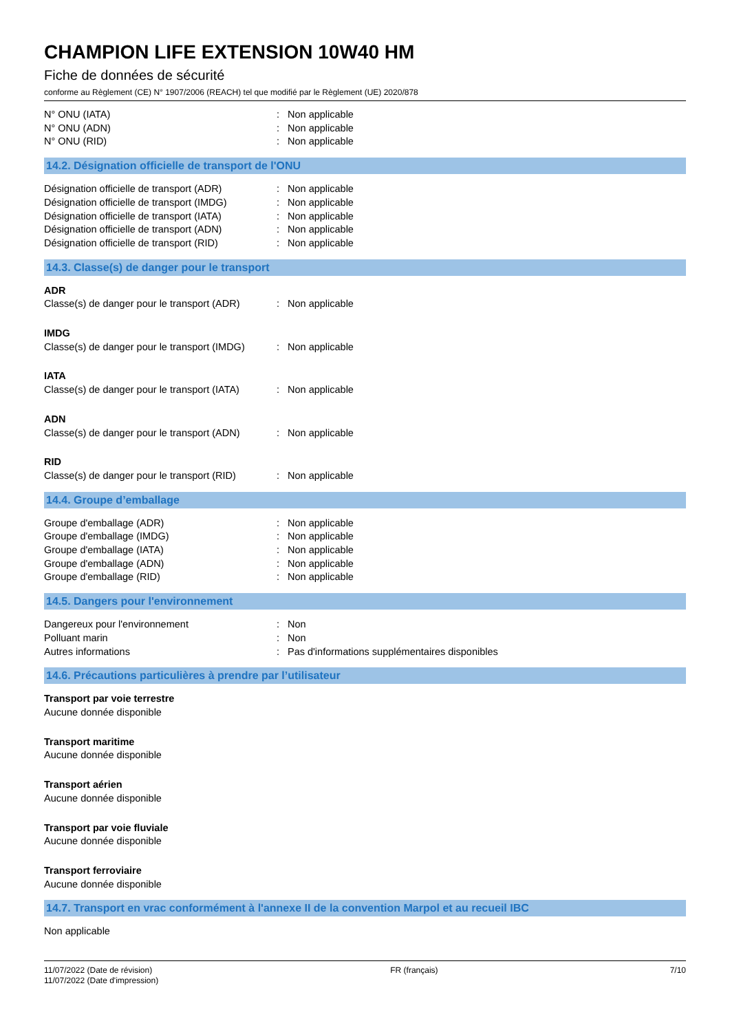CHAMPION LIFE EXTENSION 10W40 HM
Fiche de données de sécurité
conforme au Règlement (CE) N° 1907/2006 (REACH) tel que modifié par le Règlement (UE) 2020/878
N° ONU (IATA) : Non applicable
N° ONU (ADN) : Non applicable
N° ONU (RID) : Non applicable
14.2. Désignation officielle de transport de l'ONU
Désignation officielle de transport (ADR)
: Non applicable
Désignation officielle de transport (IMDG)
: Non applicable
Désignation officielle de transport (IATA)
: Non applicable
Désignation officielle de transport (ADN)
: Non applicable
Désignation officielle de transport (RID)
: Non applicable
14.3. Classe(s) de danger pour le transport
ADR
Classe(s) de danger pour le transport (ADR)
: Non applicable
IMDG
Classe(s) de danger pour le transport (IMDG)
: Non applicable
IATA
Classe(s) de danger pour le transport (IATA)
: Non applicable
ADN
Classe(s) de danger pour le transport (ADN)
: Non applicable
RID
Classe(s) de danger pour le transport (RID)
: Non applicable
14.4. Groupe d’emballage
Groupe d'emballage (ADR) : Non applicable
Groupe d'emballage (IMDG) : Non applicable
Groupe d'emballage (IATA) : Non applicable
Groupe d'emballage (ADN) : Non applicable
Groupe d'emballage (RID) : Non applicable
14.5. Dangers pour l'environnement
Dangereux pour l'environnement : Non
Polluant marin : Non
Autres informations : Pas d'informations supplémentaires disponibles
14.6. Précautions particulières à prendre par l’utilisateur
Transport par voie terrestre
Aucune donnée disponible
Transport maritime
Aucune donnée disponible
Transport aérien
Aucune donnée disponible
Transport par voie fluviale
Aucune donnée disponible
Transport ferroviaire
Aucune donnée disponible
14.7. Transport en vrac conformément à l'annexe II de la convention Marpol et au recueil IBC
Non applicable
11/07/2022 (Date de révision)
11/07/2022 (Date d'impression)
FR (français) 7/10